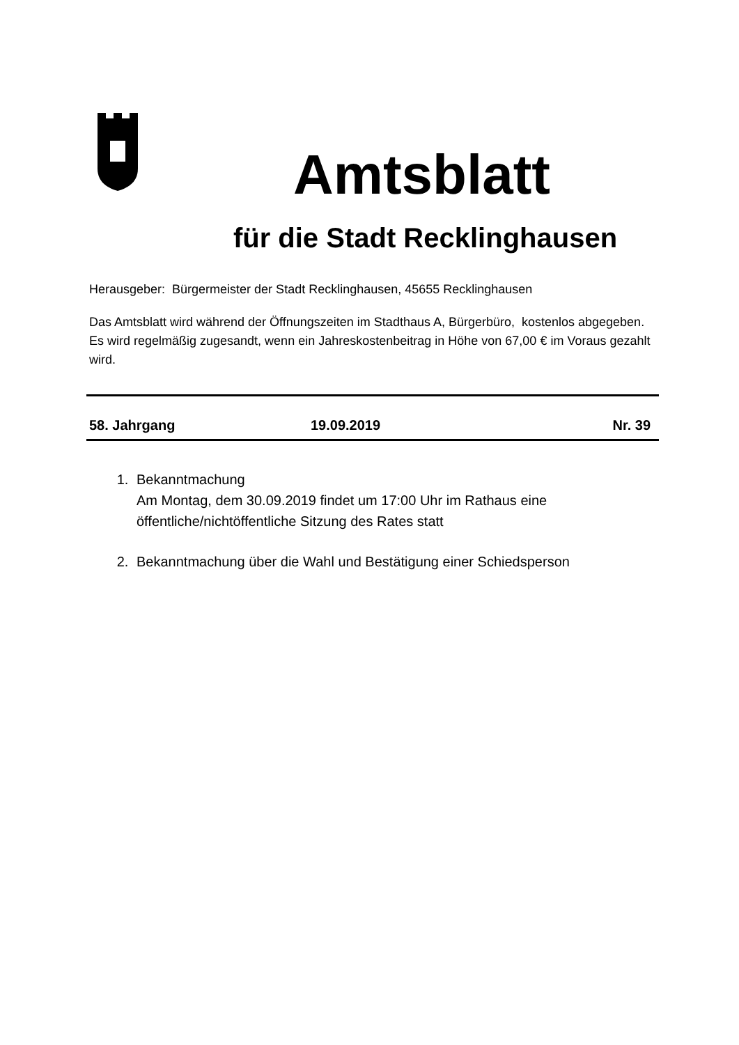Amtsblatt
für die Stadt Recklinghausen
Herausgeber: Bürgermeister der Stadt Recklinghausen, 45655 Recklinghausen
Das Amtsblatt wird während der Öffnungszeiten im Stadthaus A, Bürgerbüro, kostenlos abgegeben. Es wird regelmäßig zugesandt, wenn ein Jahreskostenbeitrag in Höhe von 67,00 € im Voraus gezahlt wird.
58. Jahrgang 19.09.2019 Nr. 39
1. Bekanntmachung
Am Montag, dem 30.09.2019 findet um 17:00 Uhr im Rathaus eine öffentliche/nichtöffentliche Sitzung des Rates statt
2. Bekanntmachung über die Wahl und Bestätigung einer Schiedsperson